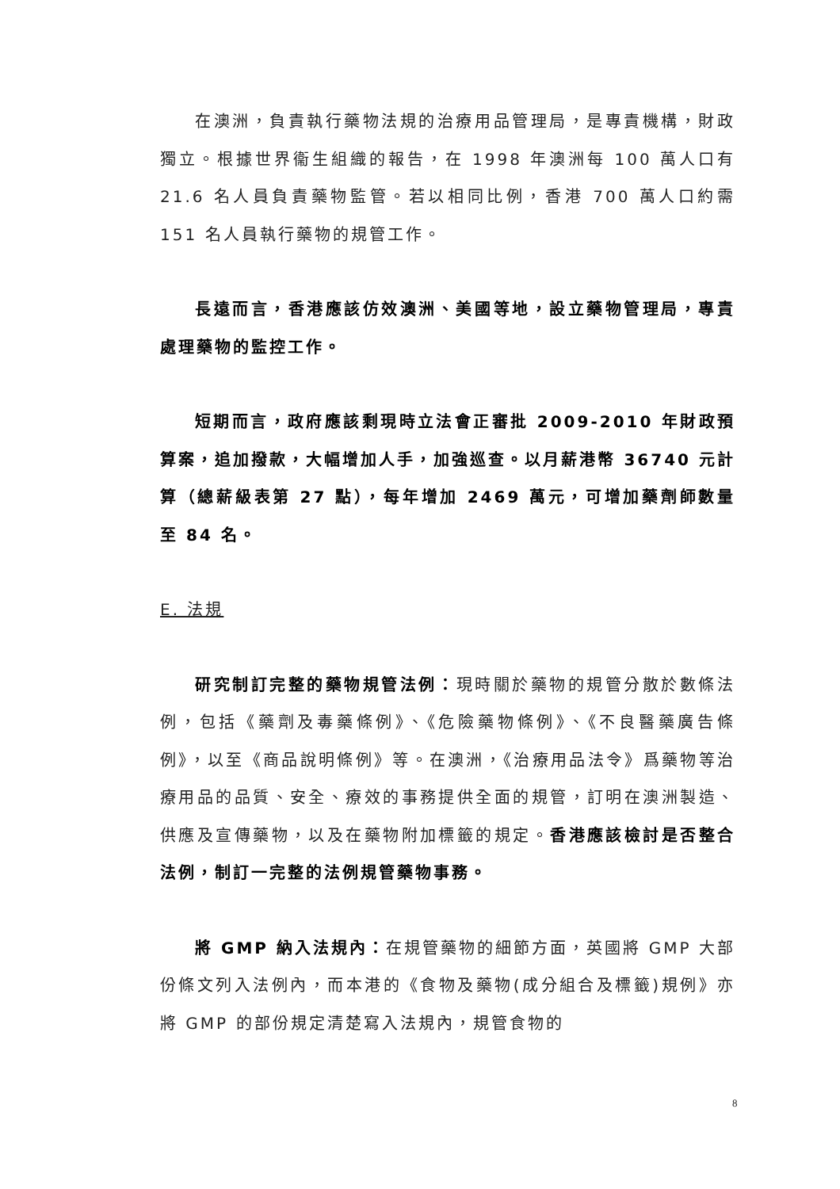在澳洲，負責執行藥物法規的治療用品管理局，是專責機構，財政獨立。根據世界衞生組織的報告，在 1998 年澳洲每 100 萬人口有 21.6 名人員負責藥物監管。若以相同比例，香港 700 萬人口約需 151 名人員執行藥物的規管工作。
長遠而言，香港應該仿效澳洲、美國等地，設立藥物管理局，專責處理藥物的監控工作。
短期而言，政府應該剩現時立法會正審批 2009-2010 年財政預算案，追加撥款，大幅增加人手，加強巡查。以月薪港幣 36740 元計算（總薪級表第 27 點），每年增加 2469 萬元，可增加藥劑師數量至 84 名。
E. 法規
研究制訂完整的藥物規管法例：現時關於藥物的規管分散於數條法例，包括《藥劑及毒藥條例》、《危險藥物條例》、《不良醫藥廣告條例》，以至《商品說明條例》等。在澳洲，《治療用品法令》爲藥物等治療用品的品質、安全、療效的事務提供全面的規管，訂明在澳洲製造、供應及宣傳藥物，以及在藥物附加標籤的規定。香港應該檢討是否整合法例，制訂一完整的法例規管藥物事務。
將 GMP 納入法規內：在規管藥物的細節方面，英國將 GMP 大部份條文列入法例內，而本港的《食物及藥物(成分組合及標籤)規例》亦將 GMP 的部份規定清楚寫入法規內，規管食物的
8